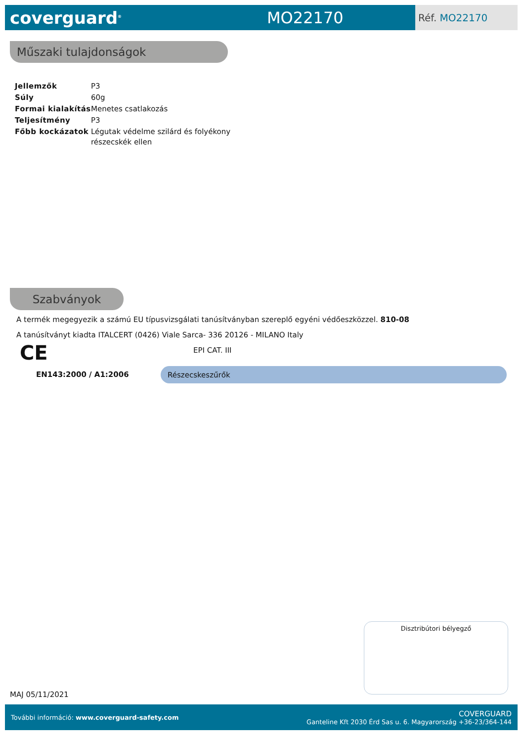coverguard<sup>®</sup>
MO22170
Réf. MO22170
Műszaki tulajdonságok
| Jellemzők | P3 |
| Súly | 60g |
| Formai kialakítás | Menetes csatlakozás |
| Teljesítmény | P3 |
| Főbb kockázatok | Légutak védelme szilárd és folyékony részecskék ellen |
Szabványok
A termék megegyezik a számú EU típusvizsgálati tanúsítványban szereplő egyéni védőeszközzel. 810-08
A tanúsítványt kiadta ITALCERT (0426) Viale Sarca- 336 20126 - MILANO Italy
CE EPI CAT. III
EN143:2000 / A1:2006 Részecskeszűrők
Disztribútori bélyegző
MAJ 05/11/2021
További információ: www.coverguard-safety.com
COVERGUARD
Ganteline Kft 2030 Érd Sas u. 6. Magyarország +36-23/364-144